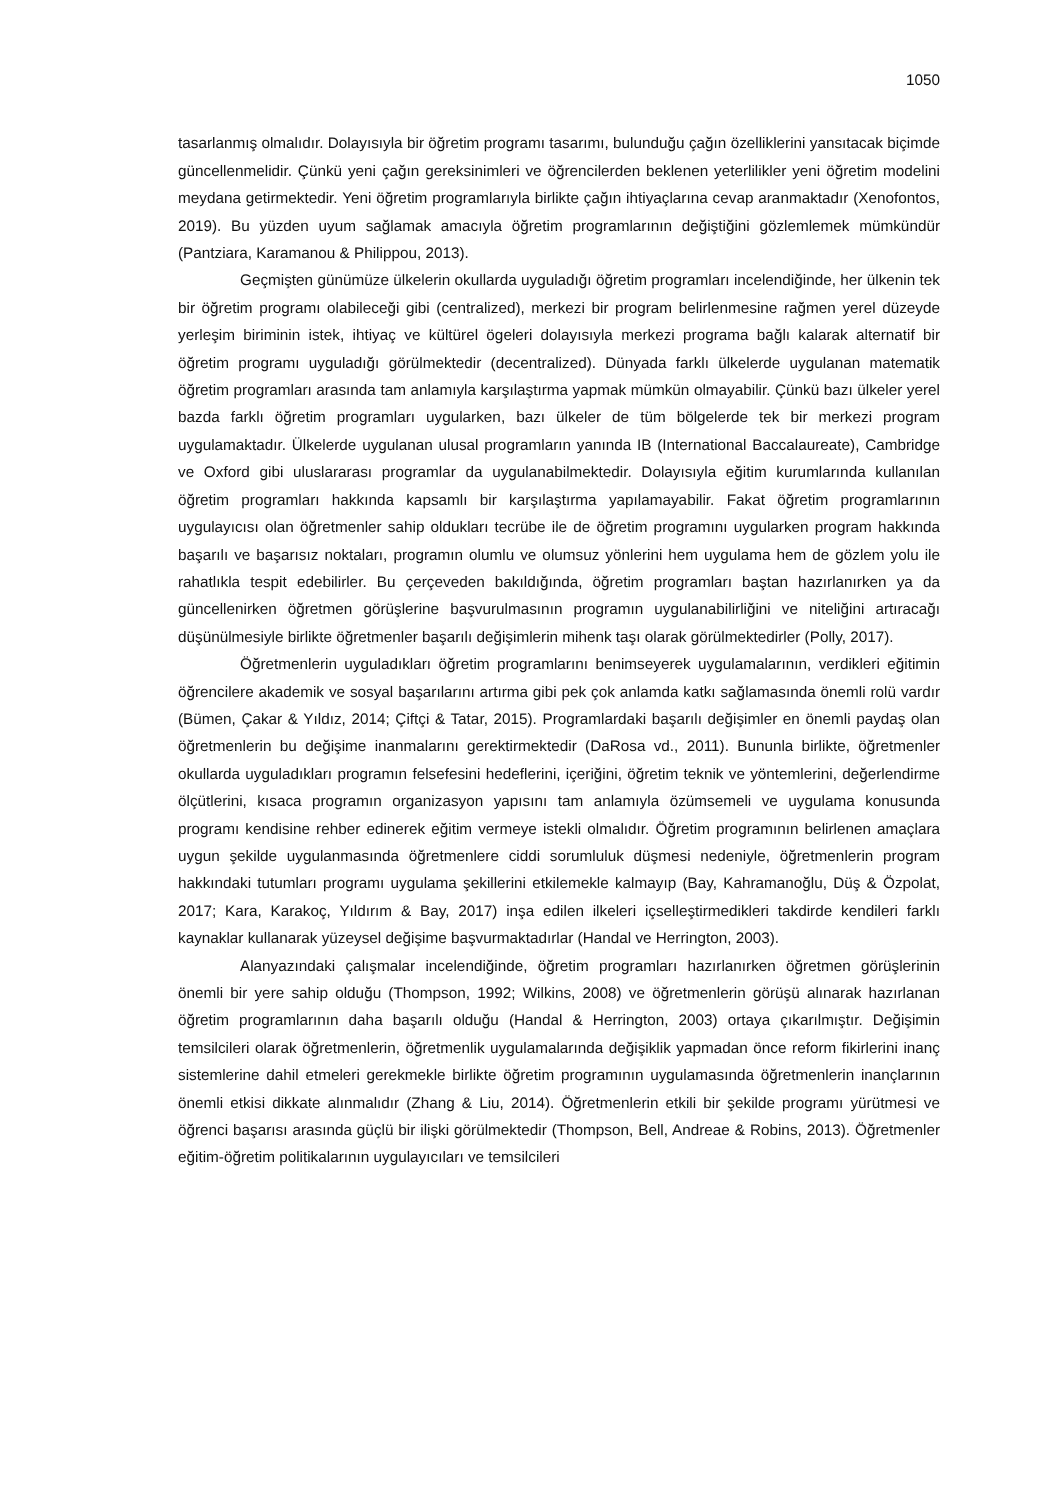1050
tasarlanmış olmalıdır. Dolayısıyla bir öğretim programı tasarımı, bulunduğu çağın özelliklerini yansıtacak biçimde güncellenmelidir. Çünkü yeni çağın gereksinimleri ve öğrencilerden beklenen yeterlilikler yeni öğretim modelini meydana getirmektedir. Yeni öğretim programlarıyla birlikte çağın ihtiyaçlarına cevap aranmaktadır (Xenofontos, 2019). Bu yüzden uyum sağlamak amacıyla öğretim programlarının değiştiğini gözlemlemek mümkündür (Pantziara, Karamanou & Philippou, 2013).
Geçmişten günümüze ülkelerin okullarda uyguladığı öğretim programları incelendiğinde, her ülkenin tek bir öğretim programı olabileceği gibi (centralized), merkezi bir program belirlenmesine rağmen yerel düzeyde yerleşim biriminin istek, ihtiyaç ve kültürel ögeleri dolayısıyla merkezi programa bağlı kalarak alternatif bir öğretim programı uyguladığı görülmektedir (decentralized). Dünyada farklı ülkelerde uygulanan matematik öğretim programları arasında tam anlamıyla karşılaştırma yapmak mümkün olmayabilir. Çünkü bazı ülkeler yerel bazda farklı öğretim programları uygularken, bazı ülkeler de tüm bölgelerde tek bir merkezi program uygulamaktadır. Ülkelerde uygulanan ulusal programların yanında IB (International Baccalaureate), Cambridge ve Oxford gibi uluslararası programlar da uygulanabilmektedir. Dolayısıyla eğitim kurumlarında kullanılan öğretim programları hakkında kapsamlı bir karşılaştırma yapılamayabilir. Fakat öğretim programlarının uygulayıcısı olan öğretmenler sahip oldukları tecrübe ile de öğretim programını uygularken program hakkında başarılı ve başarısız noktaları, programın olumlu ve olumsuz yönlerini hem uygulama hem de gözlem yolu ile rahatlıkla tespit edebilirler. Bu çerçeveden bakıldığında, öğretim programları baştan hazırlanırken ya da güncellenirken öğretmen görüşlerine başvurulmasının programın uygulanabilirliğini ve niteliğini artıracağı düşünülmesiyle birlikte öğretmenler başarılı değişimlerin mihenk taşı olarak görülmektedirler (Polly, 2017).
Öğretmenlerin uyguladıkları öğretim programlarını benimseyerek uygulamalarının, verdikleri eğitimin öğrencilere akademik ve sosyal başarılarını artırma gibi pek çok anlamda katkı sağlamasında önemli rolü vardır (Bümen, Çakar & Yıldız, 2014; Çiftçi & Tatar, 2015). Programlardaki başarılı değişimler en önemli paydaş olan öğretmenlerin bu değişime inanmalarını gerektirmektedir (DaRosa vd., 2011). Bununla birlikte, öğretmenler okullarda uyguladıkları programın felsefesini hedeflerini, içeriğini, öğretim teknik ve yöntemlerini, değerlendirme ölçütlerini, kısaca programın organizasyon yapısını tam anlamıyla özümsemeli ve uygulama konusunda programı kendisine rehber edinerek eğitim vermeye istekli olmalıdır. Öğretim programının belirlenen amaçlara uygun şekilde uygulanmasında öğretmenlere ciddi sorumluluk düşmesi nedeniyle, öğretmenlerin program hakkındaki tutumları programı uygulama şekillerini etkilemekle kalmayıp (Bay, Kahramanoğlu, Düş & Özpolat, 2017; Kara, Karakoç, Yıldırım & Bay, 2017) inşa edilen ilkeleri içselleştirmedikleri takdirde kendileri farklı kaynaklar kullanarak yüzeysel değişime başvurmaktadırlar (Handal ve Herrington, 2003).
Alanyazındaki çalışmalar incelendiğinde, öğretim programları hazırlanırken öğretmen görüşlerinin önemli bir yere sahip olduğu (Thompson, 1992; Wilkins, 2008) ve öğretmenlerin görüşü alınarak hazırlanan öğretim programlarının daha başarılı olduğu (Handal & Herrington, 2003) ortaya çıkarılmıştır. Değişimin temsilcileri olarak öğretmenlerin, öğretmenlik uygulamalarında değişiklik yapmadan önce reform fikirlerini inanç sistemlerine dahil etmeleri gerekmekle birlikte öğretim programının uygulamasında öğretmenlerin inançlarının önemli etkisi dikkate alınmalıdır (Zhang & Liu, 2014). Öğretmenlerin etkili bir şekilde programı yürütmesi ve öğrenci başarısı arasında güçlü bir ilişki görülmektedir (Thompson, Bell, Andreae & Robins, 2013). Öğretmenler eğitim-öğretim politikalarının uygulayıcıları ve temsilcileri